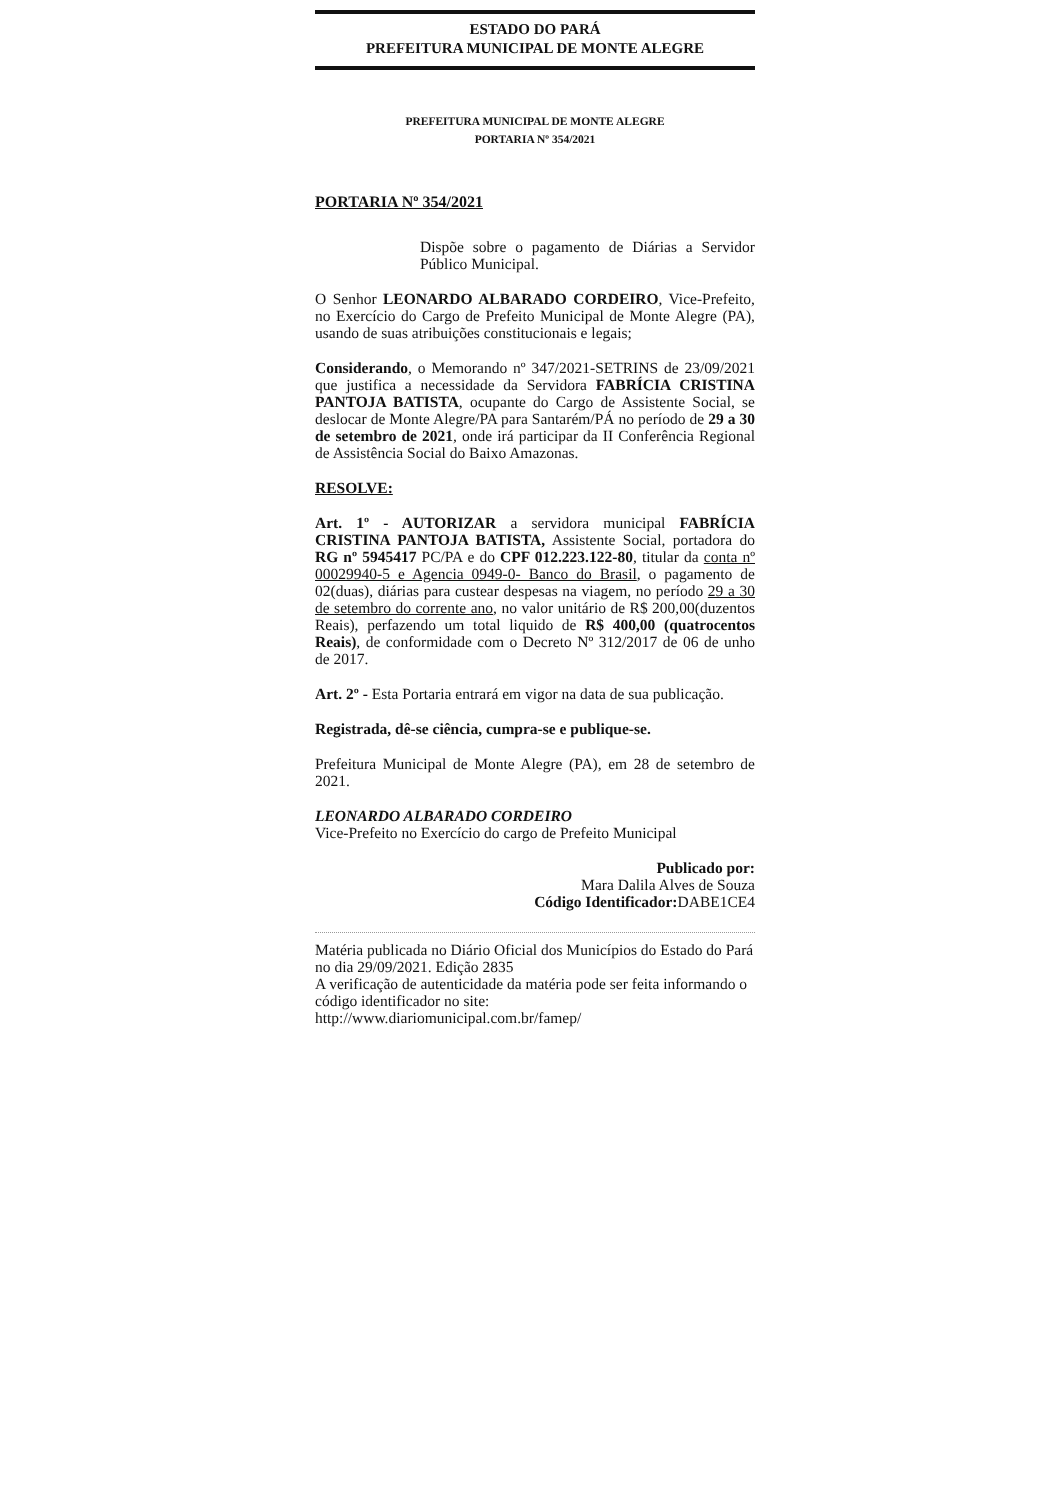ESTADO DO PARÁ
PREFEITURA MUNICIPAL DE MONTE ALEGRE
PREFEITURA MUNICIPAL DE MONTE ALEGRE
PORTARIA Nº 354/2021
PORTARIA Nº 354/2021
Dispõe sobre o pagamento de Diárias a Servidor Público Municipal.
O Senhor LEONARDO ALBARADO CORDEIRO, Vice-Prefeito, no Exercício do Cargo de Prefeito Municipal de Monte Alegre (PA), usando de suas atribuições constitucionais e legais;
Considerando, o Memorando nº 347/2021-SETRINS de 23/09/2021 que justifica a necessidade da Servidora FABRÍCIA CRISTINA PANTOJA BATISTA, ocupante do Cargo de Assistente Social, se deslocar de Monte Alegre/PA para Santarém/PÁ no período de 29 a 30 de setembro de 2021, onde irá participar da II Conferência Regional de Assistência Social do Baixo Amazonas.
RESOLVE:
Art. 1º - AUTORIZAR a servidora municipal FABRÍCIA CRISTINA PANTOJA BATISTA, Assistente Social, portadora do RG nº 5945417 PC/PA e do CPF 012.223.122-80, titular da conta nº 00029940-5 e Agencia 0949-0- Banco do Brasil, o pagamento de 02(duas), diárias para custear despesas na viagem, no período 29 a 30 de setembro do corrente ano, no valor unitário de R$ 200,00(duzentos Reais), perfazendo um total liquido de R$ 400,00 (quatrocentos Reais), de conformidade com o Decreto Nº 312/2017 de 06 de unho de 2017.
Art. 2º - Esta Portaria entrará em vigor na data de sua publicação.
Registrada, dê-se ciência, cumpra-se e publique-se.
Prefeitura Municipal de Monte Alegre (PA), em 28 de setembro de 2021.
LEONARDO ALBARADO CORDEIRO
Vice-Prefeito no Exercício do cargo de Prefeito Municipal
Publicado por:
Mara Dalila Alves de Souza
Código Identificador: DABE1CE4
Matéria publicada no Diário Oficial dos Municípios do Estado do Pará no dia 29/09/2021. Edição 2835
A verificação de autenticidade da matéria pode ser feita informando o código identificador no site:
http://www.diariomunicipal.com.br/famep/